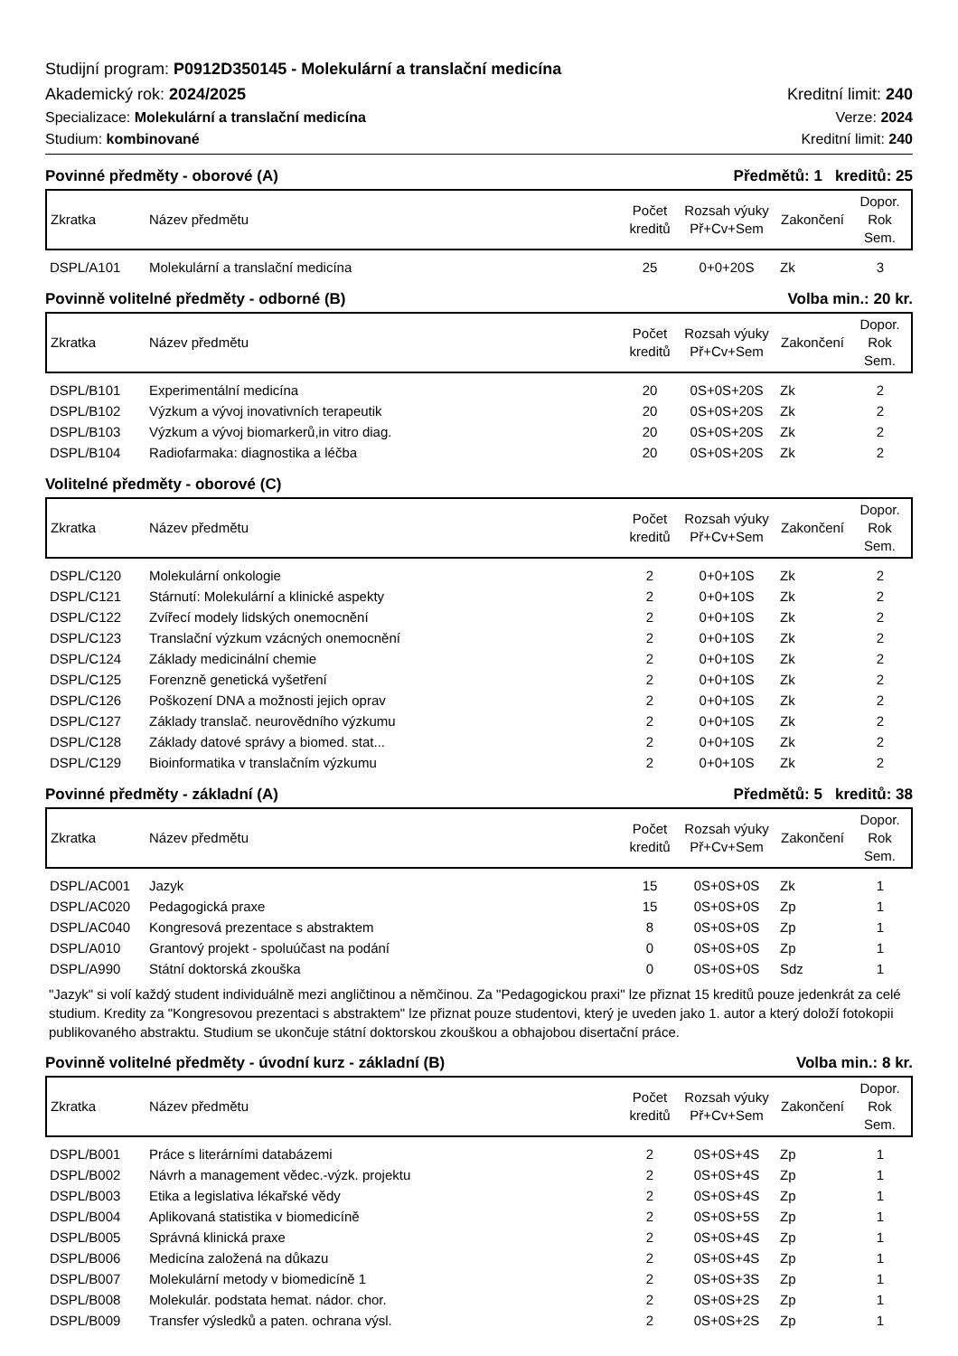Studijní program: P0912D350145 - Molekulární a translační medicína
Akademický rok: 2024/2025 Kreditní limit: 240
Specializace: Molekulární a translační medicína Verze: 2024
Studium: kombinované Kreditní limit: 240
Povinné předměty - oborové (A) Předmětů: 1 kreditů: 25
| Zkratka | Název předmětu | Počet kreditů | Rozsah výuky Př+Cv+Sem | Zakončení | Dopor. Rok Sem. |
| --- | --- | --- | --- | --- | --- |
| DSPL/A101 | Molekulární a translační medicína | 25 | 0+0+20S | Zk | 3 |
Povinně volitelné předměty - odborné (B) Volba min.: 20 kr.
| Zkratka | Název předmětu | Počet kreditů | Rozsah výuky Př+Cv+Sem | Zakončení | Dopor. Rok Sem. |
| --- | --- | --- | --- | --- | --- |
| DSPL/B101 | Experimentální medicína | 20 | 0S+0S+20S | Zk | 2 |
| DSPL/B102 | Výzkum a vývoj inovativních terapeutik | 20 | 0S+0S+20S | Zk | 2 |
| DSPL/B103 | Výzkum a vývoj biomarkerů,in vitro diag. | 20 | 0S+0S+20S | Zk | 2 |
| DSPL/B104 | Radiofarmaka: diagnostika a léčba | 20 | 0S+0S+20S | Zk | 2 |
Volitelné předměty - oborové (C)
| Zkratka | Název předmětu | Počet kreditů | Rozsah výuky Př+Cv+Sem | Zakončení | Dopor. Rok Sem. |
| --- | --- | --- | --- | --- | --- |
| DSPL/C120 | Molekulární onkologie | 2 | 0+0+10S | Zk | 2 |
| DSPL/C121 | Stárnutí: Molekulární a klinické aspekty | 2 | 0+0+10S | Zk | 2 |
| DSPL/C122 | Zvířecí modely lidských onemocnění | 2 | 0+0+10S | Zk | 2 |
| DSPL/C123 | Translační výzkum vzácných onemocnění | 2 | 0+0+10S | Zk | 2 |
| DSPL/C124 | Základy medicinální chemie | 2 | 0+0+10S | Zk | 2 |
| DSPL/C125 | Forenzně genetická vyšetření | 2 | 0+0+10S | Zk | 2 |
| DSPL/C126 | Poškození DNA a možnosti jejich oprav | 2 | 0+0+10S | Zk | 2 |
| DSPL/C127 | Základy translač. neurovědního výzkumu | 2 | 0+0+10S | Zk | 2 |
| DSPL/C128 | Základy datové správy a biomed. stat... | 2 | 0+0+10S | Zk | 2 |
| DSPL/C129 | Bioinformatika v translačním výzkumu | 2 | 0+0+10S | Zk | 2 |
Povinné předměty - základní (A) Předmětů: 5 kreditů: 38
| Zkratka | Název předmětu | Počet kreditů | Rozsah výuky Př+Cv+Sem | Zakončení | Dopor. Rok Sem. |
| --- | --- | --- | --- | --- | --- |
| DSPL/AC001 | Jazyk | 15 | 0S+0S+0S | Zk | 1 |
| DSPL/AC020 | Pedagogická praxe | 15 | 0S+0S+0S | Zp | 1 |
| DSPL/AC040 | Kongresová prezentace s abstraktem | 8 | 0S+0S+0S | Zp | 1 |
| DSPL/A010 | Grantový projekt - spoluúčast na podání | 0 | 0S+0S+0S | Zp | 1 |
| DSPL/A990 | Státní doktorská zkouška | 0 | 0S+0S+0S | Sdz | 1 |
"Jazyk" si volí každý student individuálně mezi angličtinou a němčinou. Za "Pedagogickou praxi" lze přiznat 15 kreditů pouze jedenkrát za celé studium. Kredity za "Kongresovou prezentaci s abstraktem" lze přiznat pouze studentovi, který je uveden jako 1. autor a který doloží fotokopii publikovaného abstraktu. Studium se ukončuje státní doktorskou zkouškou a obhajobou disertační práce.
Povinně volitelné předměty - úvodní kurz - základní (B) Volba min.: 8 kr.
| Zkratka | Název předmětu | Počet kreditů | Rozsah výuky Př+Cv+Sem | Zakončení | Dopor. Rok Sem. |
| --- | --- | --- | --- | --- | --- |
| DSPL/B001 | Práce s literárními databázemi | 2 | 0S+0S+4S | Zp | 1 |
| DSPL/B002 | Návrh a management vědec.-výzk. projektu | 2 | 0S+0S+4S | Zp | 1 |
| DSPL/B003 | Etika a legislativa lékařské vědy | 2 | 0S+0S+4S | Zp | 1 |
| DSPL/B004 | Aplikovaná statistika v biomedicíně | 2 | 0S+0S+5S | Zp | 1 |
| DSPL/B005 | Správná klinická praxe | 2 | 0S+0S+4S | Zp | 1 |
| DSPL/B006 | Medicína založená na důkazu | 2 | 0S+0S+4S | Zp | 1 |
| DSPL/B007 | Molekulární metody v biomedicíně 1 | 2 | 0S+0S+3S | Zp | 1 |
| DSPL/B008 | Molekulár. podstata hemat. nádor. chor. | 2 | 0S+0S+2S | Zp | 1 |
| DSPL/B009 | Transfer výsledků a paten. ochrana výsl. | 2 | 0S+0S+2S | Zp | 1 |